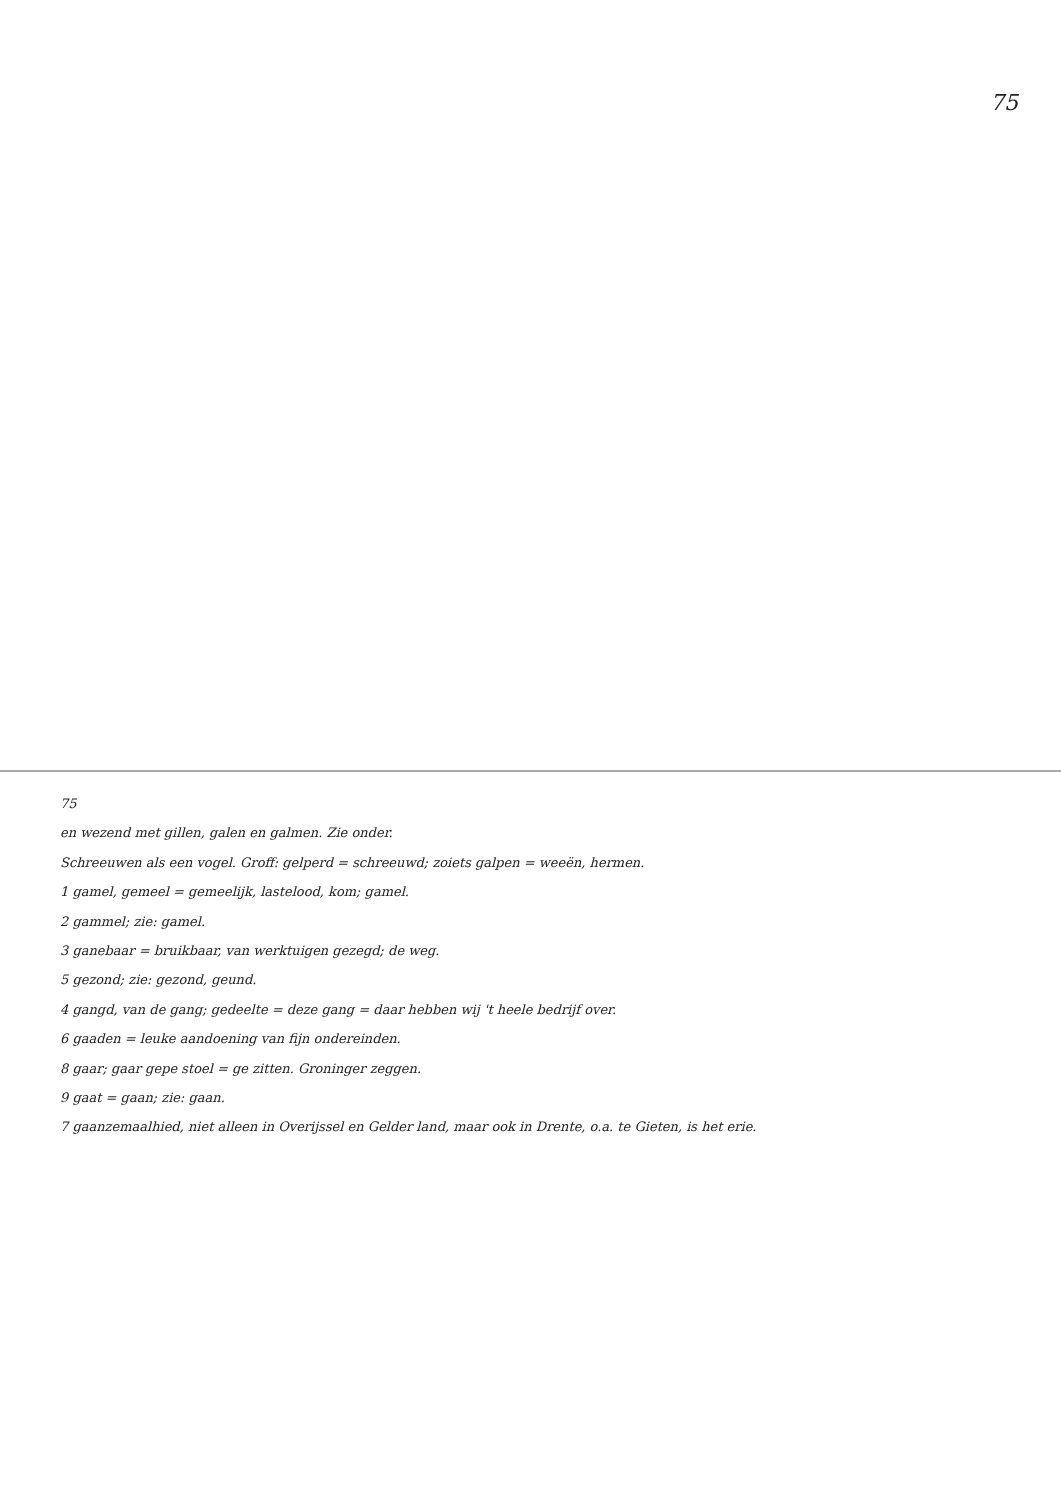75
75
en wezend met gillen, galen en galmen. Zie onder.
Schreeuwen als een vogel. Groff: gelperd = schreeuwd; zoiets galpen = weeën, hermen.
1 gamel, gemeel = gemeelijk, lastelood, kom; gamel.
2 gammel; zie: gamel.
3 ganebaar = bruikbaar, van werktuigen gezegd; de weg.
5 gezond; zie: gezond, geund.
4 gangd, van de gang; gedeelte = deze gang = daar hebben wij 't heele bedrijf over.
6 gaaden = leuke aandoening van fijn ondereinden.
8 gaar; gaar gepe stoel = ge zitten. Groninger zeggen.
9 gaat = gaan; zie: gaan.
7 gaanzemaalhied, niet alleen in Overijssel en Gelder land, maar ook in Drente, o.a. te Gieten, is het erie.